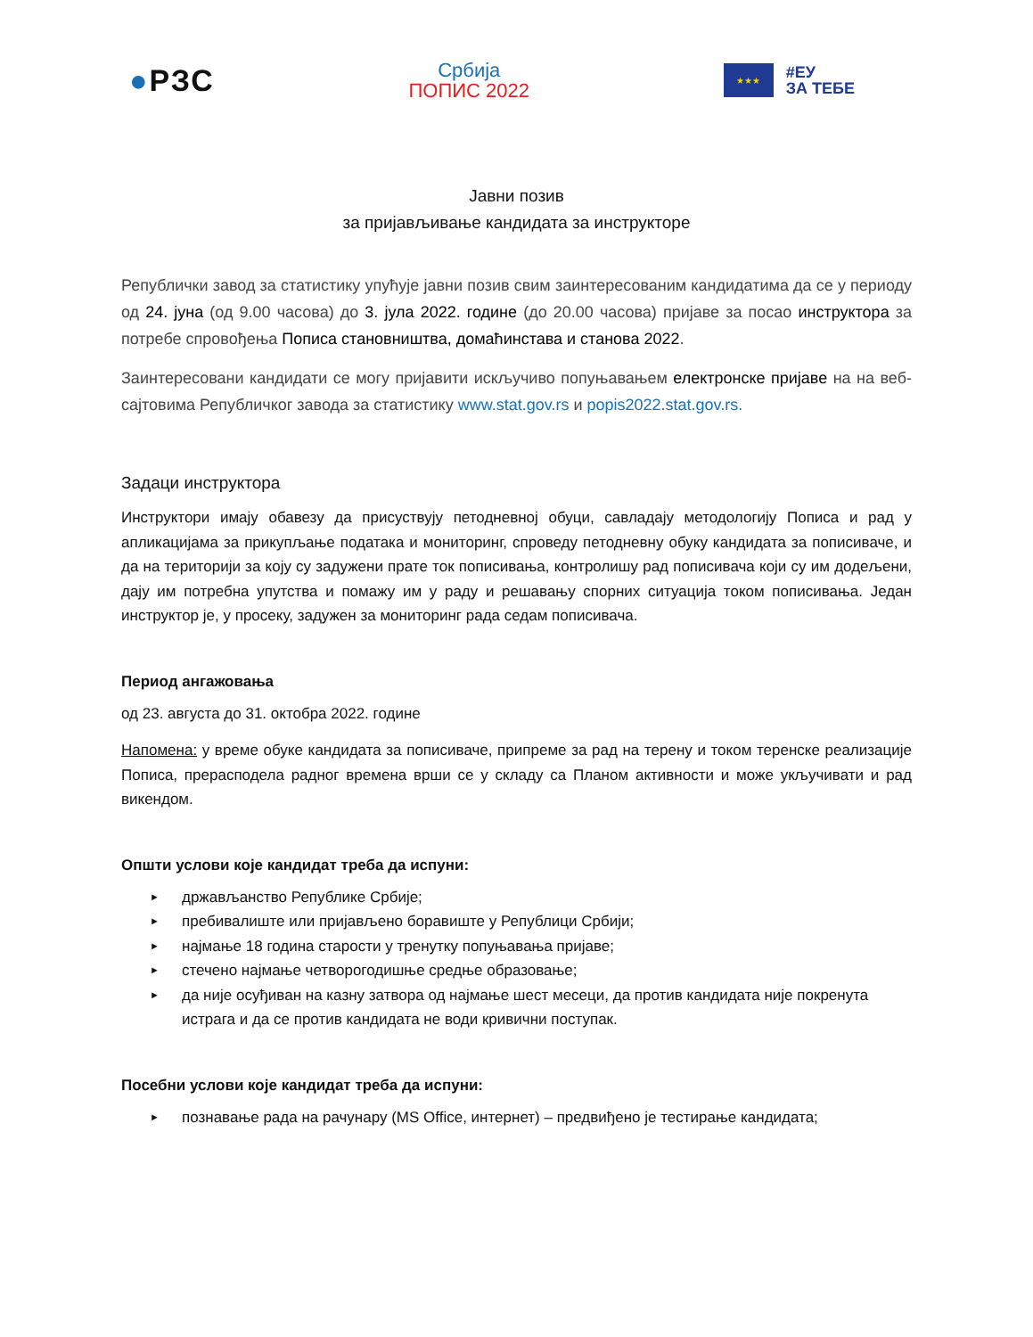●РЗС
Србија
ПОПИС 2022
★★★
#ЕУ
ЗА ТЕБЕ
Јавни позив
за пријављивање кандидата за инструкторе
Републички завод за статистику упућује јавни позив свим заинтересованим кандидатима да се у периоду од 24. јуна (од 9.00 часова) до 3. јула 2022. године (до 20.00 часова) пријаве за посао инструктора за потребе спровођења Пописа становништва, домаћинстава и станова 2022.
Заинтересовани кандидати се могу пријавити искључиво попуњавањем електронске пријаве на на веб-сајтовима Републичког завода за статистику www.stat.gov.rs и popis2022.stat.gov.rs.
Задаци инструктора
Инструктори имају обавезу да присуствују петодневној обуци, савладају методологију Пописа и рад у апликацијама за прикупљање података и мониторинг, спроведу петодневну обуку кандидата за пописиваче, и да на територији за коју су задужени прате ток пописивања, контролишу рад пописивача који су им додељени, дају им потребна упутства и помажу им у раду и решавању спорних ситуација током пописивања. Један инструктор је, у просеку, задужен за мониторинг рада седам пописивача.
Период ангажовања
од 23. августа до 31. октобра 2022. године
Напомена: у време обуке кандидата за пописиваче, припреме за рад на терену и током теренске реализације Пописа, прерасподела радног времена врши се у складу са Планом активности и може укључивати и рад викендом.
Општи услови које кандидат треба да испуни:
► држављанство Републике Србије;
► пребивалиште или пријављено боравиште у Републици Србији;
► најмање 18 година старости у тренутку попуњавања пријаве;
► стечено најмање четворогодишње средње образовање;
► да није осуђиван на казну затвора од најмање шест месеци, да против кандидата није покренута истрага и да се против кандидата не води кривични поступак.
Посебни услови које кандидат треба да испуни:
► познавање рада на рачунару (MS Office, интернет) – предвиђено је тестирање кандидата;